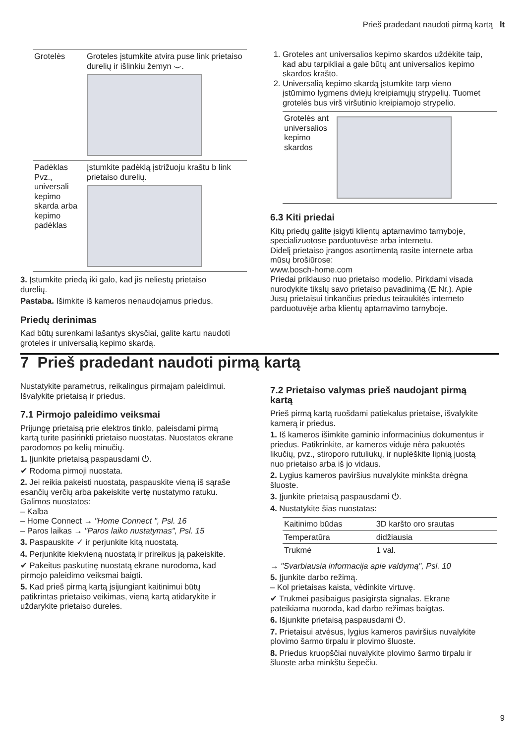Prieš pradedant naudoti pirmą kartą lt
| Grotelės | Groteles įstumkite atvira puse link prietaiso durelių ir išlinkiu žemyn ⌣. |
| Padėklas Pvz., universali kepimo skarda arba kepimo padėklas | Įstumkite padėklą įstrižuoju kraštu b link prietaiso durelių. |
3. Įstumkite priedą iki galo, kad jis neliestų prietaiso durelių.
Pastaba. Išimkite iš kameros nenaudojamus priedus.
Priedų derinimas
Kad būtų surenkami lašantys skysčiai, galite kartu naudoti groteles ir universalią kepimo skardą.
1. Groteles ant universalios kepimo skardos uždėkite taip, kad abu tarpikliai a gale būtų ant universalios kepimo skardos krašto.
2. Universalią kepimo skardą įstumkite tarp vieno įstūmimo lygmens dviejų kreipiamųjų strypelių. Tuomet grotelės bus virš viršutinio kreipiamojo strypelio.
| Grotelės ant universalios kepimo skardos | |
6.3 Kiti priedai
Kitų priedų galite įsigyti klientų aptarnavimo tarnyboje, specializuotose parduotuvėse arba internetu.
Didelį prietaiso įrangos asortimentą rasite internete arba mūsų brošiūrose:
www.bosch-home.com
Priedai priklauso nuo prietaiso modelio. Pirkdami visada nurodykite tikslų savo prietaiso pavadinimą (E Nr.). Apie Jūsų prietaisui tinkančius priedus teiraukitės interneto parduotuvėje arba klientų aptarnavimo tarnyboje.
7 Prieš pradedant naudoti pirmą kartą
Nustatykite parametrus, reikalingus pirmajam paleidimui. Išvalykite prietaisą ir priedus.
7.1 Pirmojo paleidimo veiksmai
Prijungę prietaisą prie elektros tinklo, paleisdami pirmą kartą turite pasirinkti prietaiso nuostatas. Nuostatos ekrane parodomos po kelių minučių.
1. Įjunkite prietaisą paspausdami ⏻.
✔ Rodoma pirmoji nuostata.
2. Jei reikia pakeisti nuostatą, paspauskite vieną iš sąraše esančių verčių arba pakeiskite vertę nustatymo ratuku.
Galimos nuostatos:
– Kalba
– Home Connect → "Home Connect ", Psl. 16
– Paros laikas → "Paros laiko nustatymas", Psl. 15
3. Paspauskite ✓ ir perjunkite kitą nuostatą.
4. Perjunkite kiekvieną nuostatą ir prireikus ją pakeiskite.
✔ Pakeitus paskutinę nuostatą ekrane nurodoma, kad pirmojo paleidimo veiksmai baigti.
5. Kad prieš pirmą kartą įsijungiant kaitinimui būtų patikrintas prietaiso veikimas, vieną kartą atidarykite ir uždarykite prietaiso dureles.
7.2 Prietaiso valymas prieš naudojant pirmą kartą
Prieš pirmą kartą ruošdami patiekalus prietaise, išvalykite kamerą ir priedus.
1. Iš kameros išimkite gaminio informacinius dokumentus ir priedus. Patikrinkite, ar kameros viduje nėra pakuotės likučių, pvz., stiroporo rutuliukų, ir nuplėškite lipnią juostą nuo prietaiso arba iš jo vidaus.
2. Lygius kameros paviršius nuvalykite minkšta drėgna šluoste.
3. Įjunkite prietaisą paspausdami ⏻.
4. Nustatykite šias nuostatas:
| Kaitinimo būdas | 3D karšto oro srautas |
| Temperatūra | didžiausia |
| Trukmė | 1 val. |
→ "Svarbiausia informacija apie valdymą", Psl. 10
5. Įjunkite darbo režimą.
– Kol prietaisas kaista, vėdinkite virtuvę.
✔ Trukmei pasibaigus pasigirsta signalas. Ekrane pateikiama nuoroda, kad darbo režimas baigtas.
6. Išjunkite prietaisą paspausdami ⏻.
7. Prietaisui atvėsus, lygius kameros paviršius nuvalykite plovimo šarmo tirpalu ir plovimo šluoste.
8. Priedus kruopščiai nuvalykite plovimo šarmo tirpalu ir šluoste arba minkštu šepečiu.
9